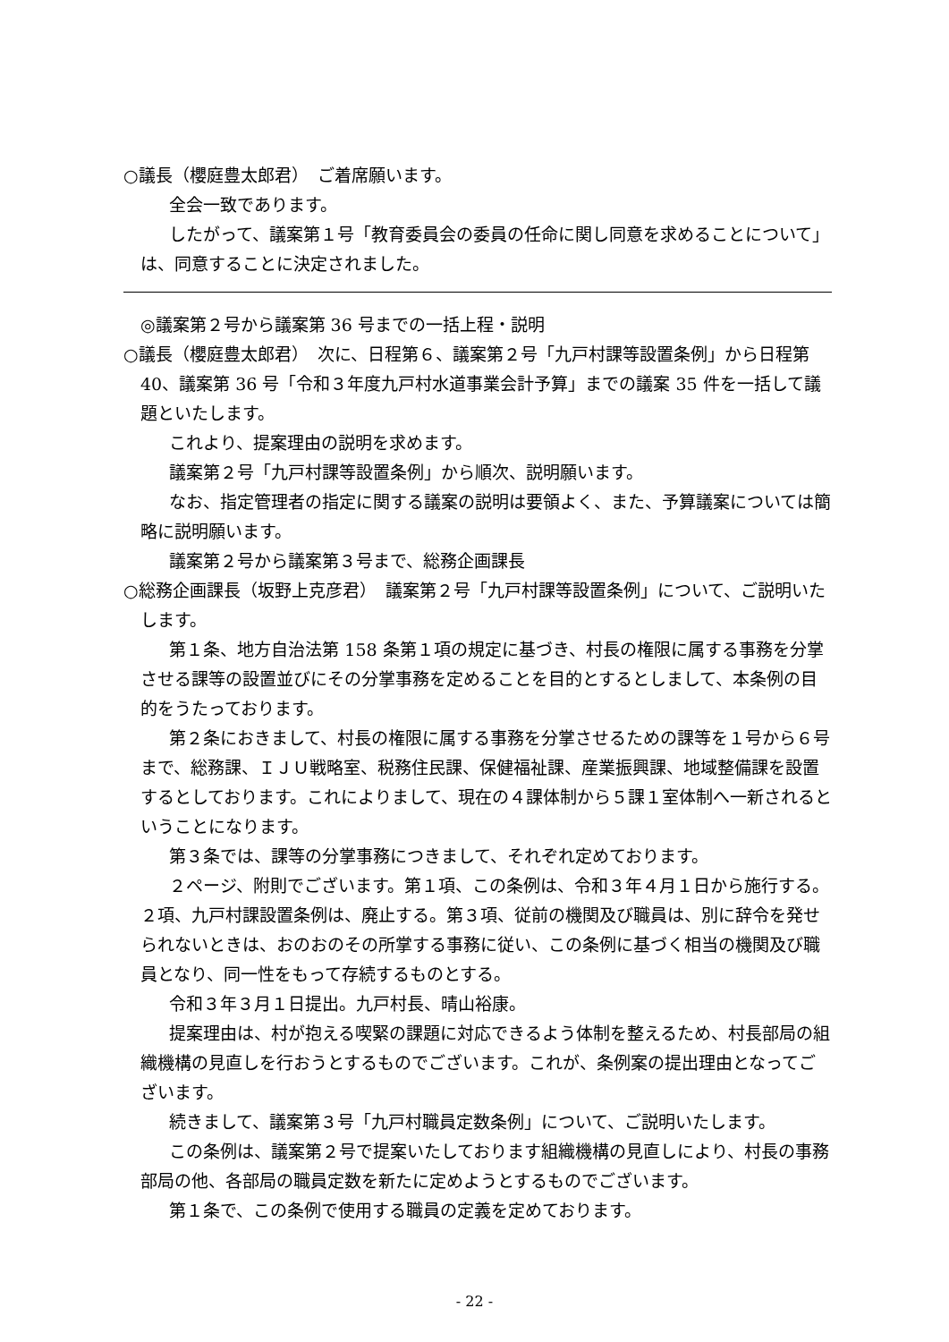○議長（櫻庭豊太郎君）　ご着席願います。
全会一致であります。
したがって、議案第１号「教育委員会の委員の任命に関し同意を求めることについて」は、同意することに決定されました。
◎議案第２号から議案第 36 号までの一括上程・説明
○議長（櫻庭豊太郎君）　次に、日程第６、議案第２号「九戸村課等設置条例」から日程第 40、議案第 36 号「令和３年度九戸村水道事業会計予算」までの議案 35 件を一括して議題といたします。
これより、提案理由の説明を求めます。
議案第２号「九戸村課等設置条例」から順次、説明願います。
なお、指定管理者の指定に関する議案の説明は要領よく、また、予算議案については簡略に説明願います。
議案第２号から議案第３号まで、総務企画課長
○総務企画課長（坂野上克彦君）　議案第２号「九戸村課等設置条例」について、ご説明いたします。
第１条、地方自治法第 158 条第１項の規定に基づき、村長の権限に属する事務を分掌させる課等の設置並びにその分掌事務を定めることを目的とするとしまして、本条例の目的をうたっております。
第２条におきまして、村長の権限に属する事務を分掌させるための課等を１号から６号まで、総務課、ＩＪＵ戦略室、税務住民課、保健福祉課、産業振興課、地域整備課を設置するとしております。これによりまして、現在の４課体制から５課１室体制へ一新されるということになります。
第３条では、課等の分掌事務につきまして、それぞれ定めております。
２ページ、附則でございます。第１項、この条例は、令和３年４月１日から施行する。２項、九戸村課設置条例は、廃止する。第３項、従前の機関及び職員は、別に辞令を発せられないときは、おのおのその所掌する事務に従い、この条例に基づく相当の機関及び職員となり、同一性をもって存続するものとする。
令和３年３月１日提出。九戸村長、晴山裕康。
提案理由は、村が抱える喫緊の課題に対応できるよう体制を整えるため、村長部局の組織機構の見直しを行おうとするものでございます。これが、条例案の提出理由となってございます。
続きまして、議案第３号「九戸村職員定数条例」について、ご説明いたします。
この条例は、議案第２号で提案いたしております組織機構の見直しにより、村長の事務部局の他、各部局の職員定数を新たに定めようとするものでございます。
第１条で、この条例で使用する職員の定義を定めております。
- 22 -